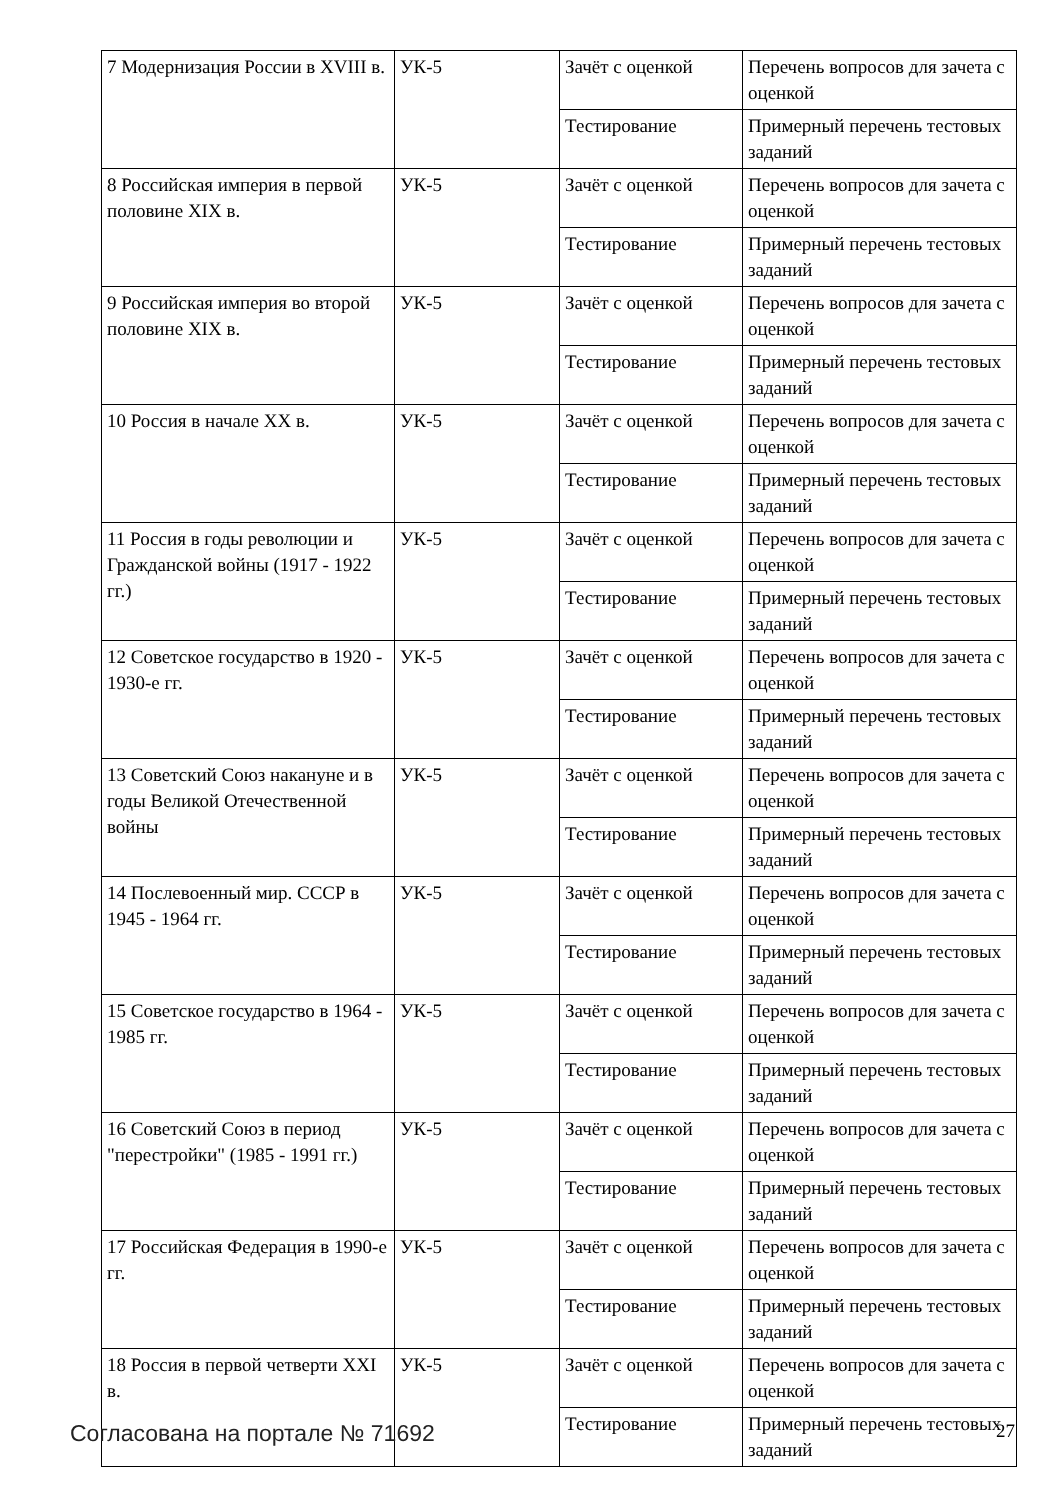| 7 Модернизация России в XVIII в. | УК-5 | Зачёт с оценкой | Перечень вопросов для зачета с оценкой |
| | | Тестирование | Примерный перечень тестовых заданий |
| 8 Российская империя в первой половине XIX в. | УК-5 | Зачёт с оценкой | Перечень вопросов для зачета с оценкой |
| | | Тестирование | Примерный перечень тестовых заданий |
| 9 Российская империя во второй половине XIX в. | УК-5 | Зачёт с оценкой | Перечень вопросов для зачета с оценкой |
| | | Тестирование | Примерный перечень тестовых заданий |
| 10 Россия в начале XX в. | УК-5 | Зачёт с оценкой | Перечень вопросов для зачета с оценкой |
| | | Тестирование | Примерный перечень тестовых заданий |
| 11 Россия в годы революции и Гражданской войны (1917 - 1922 гг.) | УК-5 | Зачёт с оценкой | Перечень вопросов для зачета с оценкой |
| | | Тестирование | Примерный перечень тестовых заданий |
| 12 Советское государство в 1920 - 1930-е гг. | УК-5 | Зачёт с оценкой | Перечень вопросов для зачета с оценкой |
| | | Тестирование | Примерный перечень тестовых заданий |
| 13 Советский Союз накануне и в годы Великой Отечественной войны | УК-5 | Зачёт с оценкой | Перечень вопросов для зачета с оценкой |
| | | Тестирование | Примерный перечень тестовых заданий |
| 14 Послевоенный мир. СССР в 1945 - 1964 гг. | УК-5 | Зачёт с оценкой | Перечень вопросов для зачета с оценкой |
| | | Тестирование | Примерный перечень тестовых заданий |
| 15 Советское государство в 1964 - 1985 гг. | УК-5 | Зачёт с оценкой | Перечень вопросов для зачета с оценкой |
| | | Тестирование | Примерный перечень тестовых заданий |
| 16 Советский Союз в период "перестройки" (1985 - 1991 гг.) | УК-5 | Зачёт с оценкой | Перечень вопросов для зачета с оценкой |
| | | Тестирование | Примерный перечень тестовых заданий |
| 17 Российская Федерация в 1990-е гг. | УК-5 | Зачёт с оценкой | Перечень вопросов для зачета с оценкой |
| | | Тестирование | Примерный перечень тестовых заданий |
| 18 Россия в первой четверти XXI в. | УК-5 | Зачёт с оценкой | Перечень вопросов для зачета с оценкой |
| | | Тестирование | Примерный перечень тестовых заданий |
Согласована на портале № 71692 27